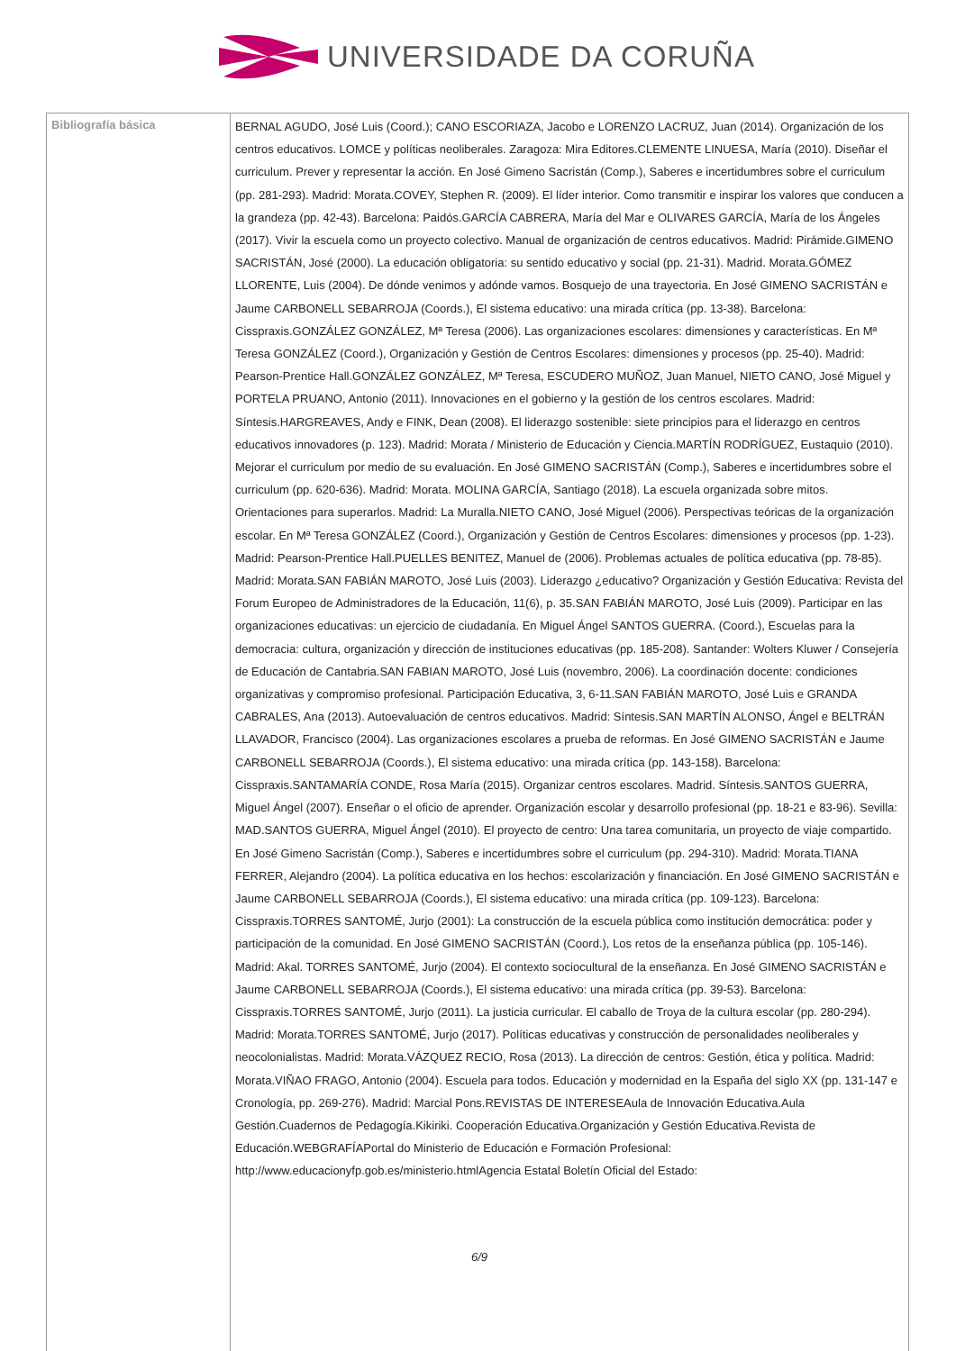UNIVERSIDADE DA CORUÑA
| Bibliografía básica | BERNAL AGUDO, José Luis (Coord.); CANO ESCORIAZA, Jacobo e LORENZO LACRUZ, Juan (2014). Organización de los centros educativos. LOMCE y políticas neoliberales. Zaragoza: Mira Editores.CLEMENTE LINUESA, María (2010). Diseñar el curriculum. Prever y representar la acción. En José Gimeno Sacristán (Comp.), Saberes e incertidumbres sobre el curriculum (pp. 281-293). Madrid: Morata.COVEY, Stephen R. (2009). El líder interior. Como transmitir e inspirar los valores que conducen a la grandeza (pp. 42-43). Barcelona: Paidós.GARCÍA CABRERA, María del Mar e OLIVARES GARCÍA, María de los Ángeles (2017). Vivir la escuela como un proyecto colectivo. Manual de organización de centros educativos. Madrid: Pirámide.GIMENO SACRISTÁN, José (2000). La educación obligatoria: su sentido educativo y social (pp. 21-31). Madrid. Morata.GÓMEZ LLORENTE, Luis (2004). De dónde venimos y adónde vamos. Bosquejo de una trayectoria. En José GIMENO SACRISTÁN e Jaume CARBONELL SEBARROJA (Coords.), El sistema educativo: una mirada crítica (pp. 13-38). Barcelona: Cisspraxis.GONZÁLEZ GONZÁLEZ, Mª Teresa (2006). Las organizaciones escolares: dimensiones y características. En Mª Teresa GONZÁLEZ (Coord.), Organización y Gestión de Centros Escolares: dimensiones y procesos (pp. 25-40). Madrid: Pearson-Prentice Hall.GONZÁLEZ GONZÁLEZ, Mª Teresa, ESCUDERO MUÑOZ, Juan Manuel, NIETO CANO, José Miguel y PORTELA PRUANO, Antonio (2011). Innovaciones en el gobierno y la gestión de los centros escolares. Madrid: Síntesis.HARGREAVES, Andy e FINK, Dean (2008). El liderazgo sostenible: siete principios para el liderazgo en centros educativos innovadores (p. 123). Madrid: Morata / Ministerio de Educación y Ciencia.MARTÍN RODRÍGUEZ, Eustaquio (2010). Mejorar el curriculum por medio de su evaluación. En José GIMENO SACRISTÁN (Comp.), Saberes e incertidumbres sobre el curriculum (pp. 620-636). Madrid: Morata. MOLINA GARCÍA, Santiago (2018). La escuela organizada sobre mitos. Orientaciones para superarlos. Madrid: La Muralla.NIETO CANO, José Miguel (2006). Perspectivas teóricas de la organización escolar. En Mª Teresa GONZÁLEZ (Coord.), Organización y Gestión de Centros Escolares: dimensiones y procesos (pp. 1-23). Madrid: Pearson-Prentice Hall.PUELLES BENITEZ, Manuel de (2006). Problemas actuales de política educativa (pp. 78-85). Madrid: Morata.SAN FABIÁN MAROTO, José Luis (2003). Liderazgo ¿educativo? Organización y Gestión Educativa: Revista del Forum Europeo de Administradores de la Educación, 11(6), p. 35.SAN FABIÁN MAROTO, José Luis (2009). Participar en las organizaciones educativas: un ejercicio de ciudadanía. En Miguel Ángel SANTOS GUERRA. (Coord.), Escuelas para la democracia: cultura, organización y dirección de instituciones educativas (pp. 185-208). Santander: Wolters Kluwer / Consejería de Educación de Cantabria.SAN FABIAN MAROTO, José Luis (novembro, 2006). La coordinación docente: condiciones organizativas y compromiso profesional. Participación Educativa, 3, 6-11.SAN FABIÁN MAROTO, José Luis e GRANDA CABRALES, Ana (2013). Autoevaluación de centros educativos. Madrid: Síntesis.SAN MARTÍN ALONSO, Ángel e BELTRÁN LLAVADOR, Francisco (2004). Las organizaciones escolares a prueba de reformas. En José GIMENO SACRISTÁN e Jaume CARBONELL SEBARROJA (Coords.), El sistema educativo: una mirada crítica (pp. 143-158). Barcelona: Cisspraxis.SANTAMARÍA CONDE, Rosa María (2015). Organizar centros escolares. Madrid. Síntesis.SANTOS GUERRA, Miguel Ángel (2007). Enseñar o el oficio de aprender. Organización escolar y desarrollo profesional (pp. 18-21 e 83-96). Sevilla: MAD.SANTOS GUERRA, Miguel Ángel (2010). El proyecto de centro: Una tarea comunitaria, un proyecto de viaje compartido. En José Gimeno Sacristán (Comp.), Saberes e incertidumbres sobre el curriculum (pp. 294-310). Madrid: Morata.TIANA FERRER, Alejandro (2004). La política educativa en los hechos: escolarización y financiación. En José GIMENO SACRISTÁN e Jaume CARBONELL SEBARROJA (Coords.), El sistema educativo: una mirada crítica (pp. 109-123). Barcelona: Cisspraxis.TORRES SANTOMÉ, Jurjo (2001): La construcción de la escuela pública como institución democrática: poder y participación de la comunidad. En José GIMENO SACRISTÁN (Coord.), Los retos de la enseñanza pública (pp. 105-146). Madrid: Akal. TORRES SANTOMÉ, Jurjo (2004). El contexto sociocultural de la enseñanza. En José GIMENO SACRISTÁN e Jaume CARBONELL SEBARROJA (Coords.), El sistema educativo: una mirada crítica (pp. 39-53). Barcelona: Cisspraxis.TORRES SANTOMÉ, Jurjo (2011). La justicia curricular. El caballo de Troya de la cultura escolar (pp. 280-294). Madrid: Morata.TORRES SANTOMÉ, Jurjo (2017). Políticas educativas y construcción de personalidades neoliberales y neocolonialistas. Madrid: Morata.VÁZQUEZ RECIO, Rosa (2013). La dirección de centros: Gestión, ética y política. Madrid: Morata.VIÑAO FRAGO, Antonio (2004). Escuela para todos. Educación y modernidad en la España del siglo XX (pp. 131-147 e Cronología, pp. 269-276). Madrid: Marcial Pons.REVISTAS DE INTERESEAula de Innovación Educativa.Aula Gestión.Cuadernos de Pedagogía.Kikiriki. Cooperación Educativa.Organización y Gestión Educativa.Revista de Educación.WEBGRAFÍAPortal do Ministerio de Educación e Formación Profesional: http://www.educacionyfp.gob.es/ministerio.htmlAgencia Estatal Boletín Oficial del Estado: 6/9 |